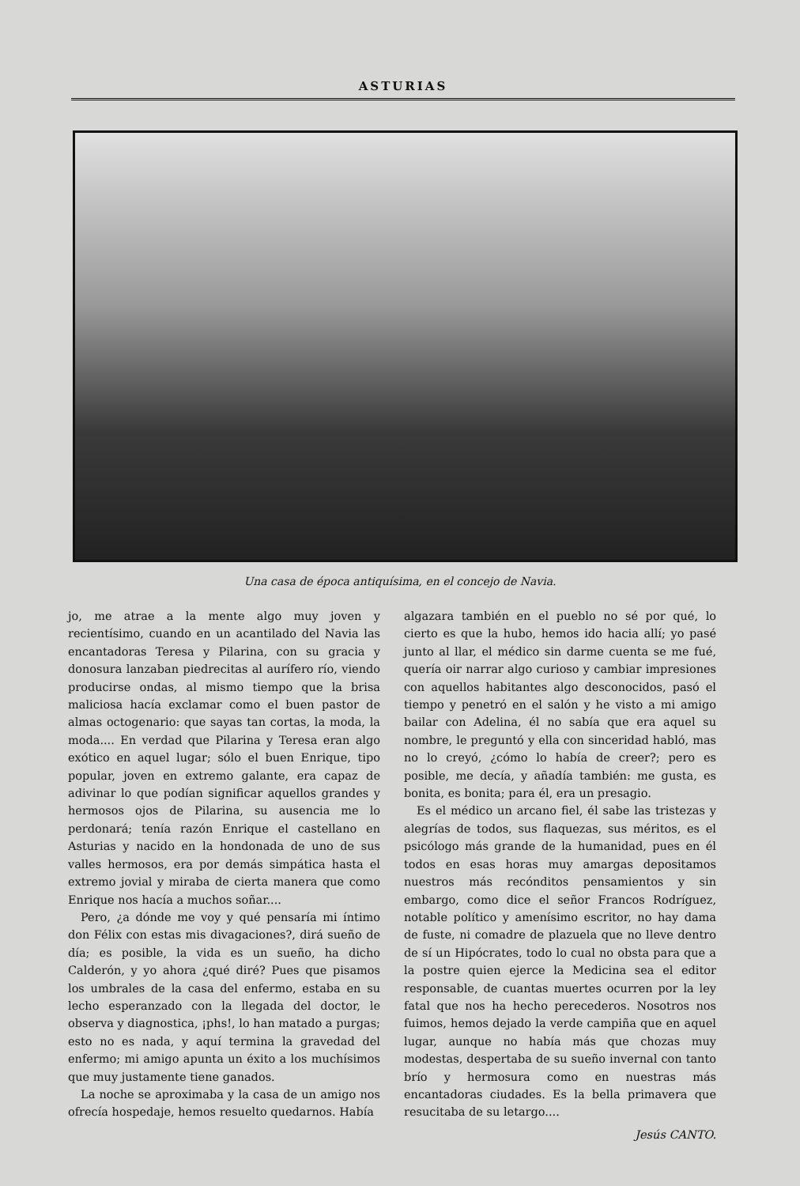ASTURIAS
Una casa de época antiquísima, en el concejo de Navia.
jo, me atrae a la mente algo muy joven y recientísimo, cuando en un acantilado del Navia las encantadoras Teresa y Pilarina, con su gracia y donosura lanzaban piedrecitas al aurífero río, viendo producirse ondas, al mismo tiempo que la brisa maliciosa hacía exclamar como el buen pastor de almas octogenario: que sayas tan cortas, la moda, la moda.... En verdad que Pilarina y Teresa eran algo exótico en aquel lugar; sólo el buen Enrique, tipo popular, joven en extremo galante, era capaz de adivinar lo que podían significar aquellos grandes y hermosos ojos de Pilarina, su ausencia me lo perdonará; tenía razón Enrique el castellano en Asturias y nacido en la hondonada de uno de sus valles hermosos, era por demás simpática hasta el extremo jovial y miraba de cierta manera que como Enrique nos hacía a muchos soñar....
Pero, ¿a dónde me voy y qué pensaría mi íntimo don Félix con estas mis divagaciones?, dirá sueño de día; es posible, la vida es un sueño, ha dicho Calderón, y yo ahora ¿qué diré? Pues que pisamos los umbrales de la casa del enfermo, estaba en su lecho esperanzado con la llegada del doctor, le observa y diagnostica, ¡phs!, lo han matado a purgas; esto no es nada, y aquí termina la gravedad del enfermo; mi amigo apunta un éxito a los muchísimos que muy justamente tiene ganados.
La noche se aproximaba y la casa de un amigo nos ofrecía hospedaje, hemos resuelto quedarnos. Había
algazara también en el pueblo no sé por qué, lo cierto es que la hubo, hemos ido hacia allí; yo pasé junto al llar, el médico sin darme cuenta se me fué, quería oir narrar algo curioso y cambiar impresiones con aquellos habitantes algo desconocidos, pasó el tiempo y penetró en el salón y he visto a mi amigo bailar con Adelina, él no sabía que era aquel su nombre, le preguntó y ella con sinceridad habló, mas no lo creyó, ¿cómo lo había de creer?; pero es posible, me decía, y añadía también: me gusta, es bonita, es bonita; para él, era un presagio.
Es el médico un arcano fiel, él sabe las tristezas y alegrías de todos, sus flaquezas, sus méritos, es el psicólogo más grande de la humanidad, pues en él todos en esas horas muy amargas depositamos nuestros más recónditos pensamientos y sin embargo, como dice el señor Francos Rodríguez, notable político y amenísimo escritor, no hay dama de fuste, ni comadre de plazuela que no lleve dentro de sí un Hipócrates, todo lo cual no obsta para que a la postre quien ejerce la Medicina sea el editor responsable, de cuantas muertes ocurren por la ley fatal que nos ha hecho perecederos. Nosotros nos fuimos, hemos dejado la verde campiña que en aquel lugar, aunque no había más que chozas muy modestas, despertaba de su sueño invernal con tanto brío y hermosura como en nuestras más encantadoras ciudades. Es la bella primavera que resucitaba de su letargo....
Jesús CANTO.